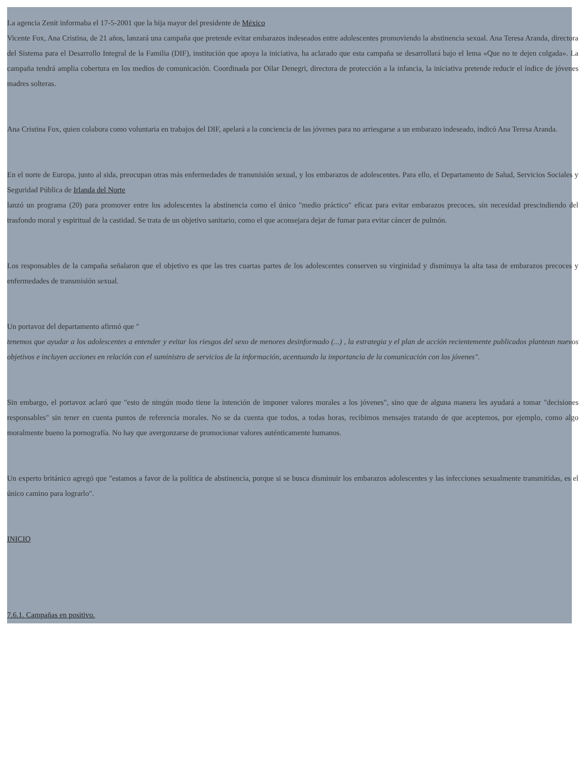La agencia Zenit informaba el 17-5-2001 que la hija mayor del presidente de México
Vicente Fox, Ana Cristina, de 21 años, lanzará una campaña que pretende evitar embarazos indeseados entre adolescentes promoviendo la abstinencia sexual. Ana Teresa Aranda, directora del Sistema para el Desarrollo Integral de la Familia (DIF), institución que apoya la iniciativa, ha aclarado que esta campaña se desarrollará bajo el lema «Que no te dejen colgada». La campaña tendrá amplia cobertura en los medios de comunicación. Coordinada por Oilar Denegri, directora de protección a la infancia, la iniciativa pretende reducir el índice de jóvenes madres solteras.
Ana Cristina Fox, quien colabora como voluntaria en trabajos del DIF, apelará a la conciencia de las jóvenes para no arriesgarse a un embarazo indeseado, indicó Ana Teresa Aranda.
En el norte de Europa, junto al sida, preocupan otras más enfermedades de transmisión sexual, y los embarazos de adolescentes. Para ello, el Departamento de Salud, Servicios Sociales y Seguridad Pública de Irlanda del Norte
lanzó un programa (20) para promover entre los adolescentes la abstinencia como el único "medio práctico" eficaz para evitar embarazos precoces, sin necesidad prescindiendo del trasfondo moral y espiritual de la castidad. Se trata de un objetivo sanitario, como el que aconsejara dejar de fumar para evitar cáncer de pulmón.
Los responsables de la campaña señalaron que el objetivo es que las tres cuartas partes de los adolescentes conserven su virginidad y disminuya la alta tasa de embarazos precoces y enfermedades de transmisión sexual.
Un portavoz del departamento afirmó que "
tenemos que ayudar a los adolescentes a entender y evitar los riesgos del sexo de menores desinformado (...) , la estrategia y el plan de acción recientemente publicados plantean nuevos objetivos e incluyen acciones en relación con el suministro de servicios de la información, acentuando la importancia de la comunicación con los jóvenes".
Sin embargo, el portavoz aclaró que "esto de ningún modo tiene la intención de imponer valores morales a los jóvenes", sino que de alguna manera les ayudará a tomar "decisiones responsables" sin tener en cuenta puntos de referencia morales. No se da cuenta que todos, a todas horas, recibimos mensajes tratando de que aceptemos, por ejemplo, como algo moralmente bueno la pornografía. No hay que avergonzarse de promocionar valores auténticamente humanos.
Un experto británico agregó que "estamos a favor de la política de abstinencia, porque si se busca disminuir los embarazos adolescentes y las infecciones sexualmente transmitidas, es el único camino para lograrlo".
INICIO
7.6.1. Campañas en positivo.